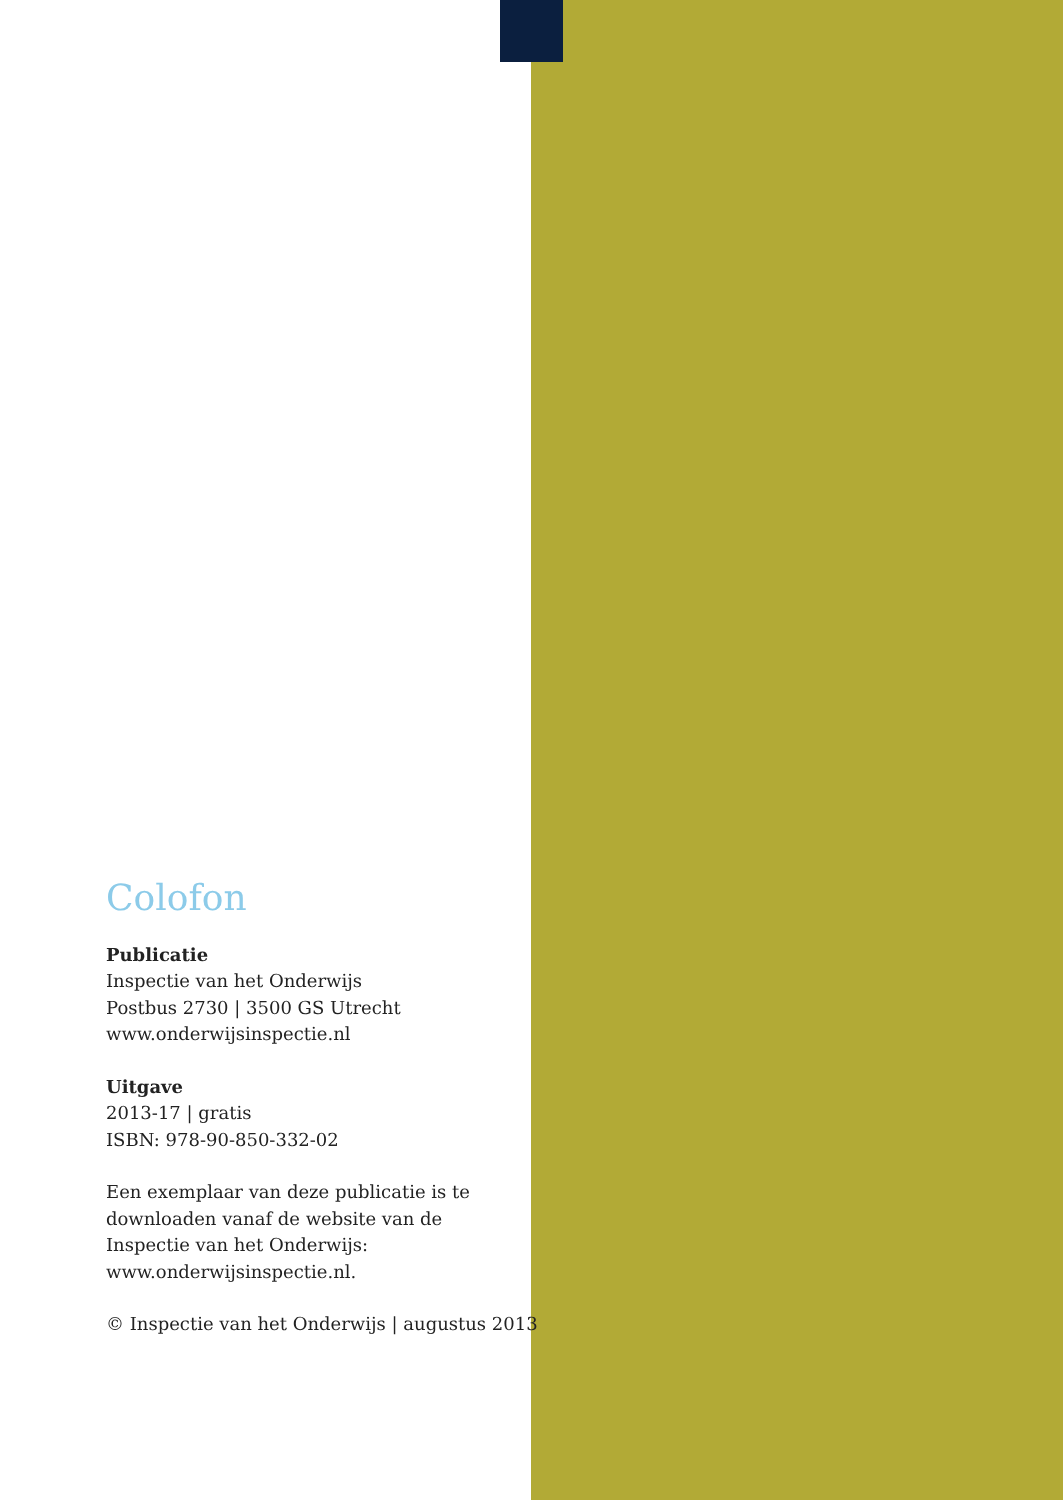Colofon
Publicatie
Inspectie van het Onderwijs
Postbus 2730 | 3500 GS Utrecht
www.onderwijsinspectie.nl
Uitgave
2013-17 | gratis
ISBN: 978-90-850-332-02
Een exemplaar van deze publicatie is te downloaden vanaf de website van de Inspectie van het Onderwijs: www.onderwijsinspectie.nl.
© Inspectie van het Onderwijs | augustus 2013